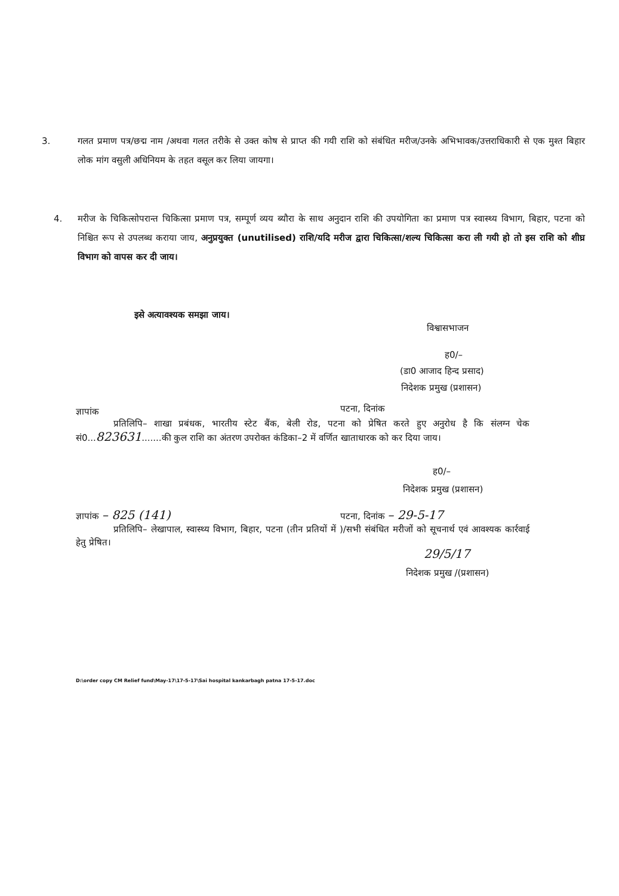3. गलत प्रमाण पत्र/छद्म नाम /अथवा गलत तरीके से उक्त कोष से प्राप्त की गयी राशि को संबंधित मरीज/उनके अभिभावक/उत्तराधिकारी से एक मुश्त बिहार लोक मांग वसुली अधिनियम के तहत वसूल कर लिया जायगा।
4. मरीज के चिकित्सोपरान्त चिकित्सा प्रमाण पत्र, सम्पूर्ण व्यय ब्यौरा के साथ अनुदान राशि की उपयोगिता का प्रमाण पत्र स्वास्थ्य विभाग, बिहार, पटना को निश्चित रूप से उपलब्ध कराया जाय, अनुप्रयुक्त (unutilised) राशि/यदि मरीज द्वारा चिकित्सा/शल्य चिकित्सा करा ली गयी हो तो इस राशि को शीघ्र विभाग को वापस कर दी जाय।
इसे अत्यावश्यक समझा जाय।
विश्वासभाजन
ह0/–
(डा0 आजाद हिन्द प्रसाद)
निदेशक प्रमुख (प्रशासन)
ज्ञापांक पटना, दिनांक
प्रतिलिपि– शाखा प्रबंधक, भारतीय स्टेट बैंक, बेली रोड, पटना को प्रेषित करते हुए अनुरोध है कि संलग्न चेक सं0...823631.......की कुल राशि का अंतरण उपरोक्त कंडिका–2 में वर्णित खाताधारक को कर दिया जाय।
ह0/–
निदेशक प्रमुख (प्रशासन)
ज्ञापांक – 825 (141) पटना, दिनांक – 29-5-17
प्रतिलिपि– लेखापाल, स्वास्थ्य विभाग, बिहार, पटना (तीन प्रतियों में )/सभी संबंधित मरीजों को सूचनार्थ एवं आवश्यक कार्रवाई हेतु प्रेषित।
29/5/17
निदेशक प्रमुख /(प्रशासन)
D:\order copy CM Relief fund\May-17\17-5-17\Sai hospital kankarbagh patna 17-5-17.doc